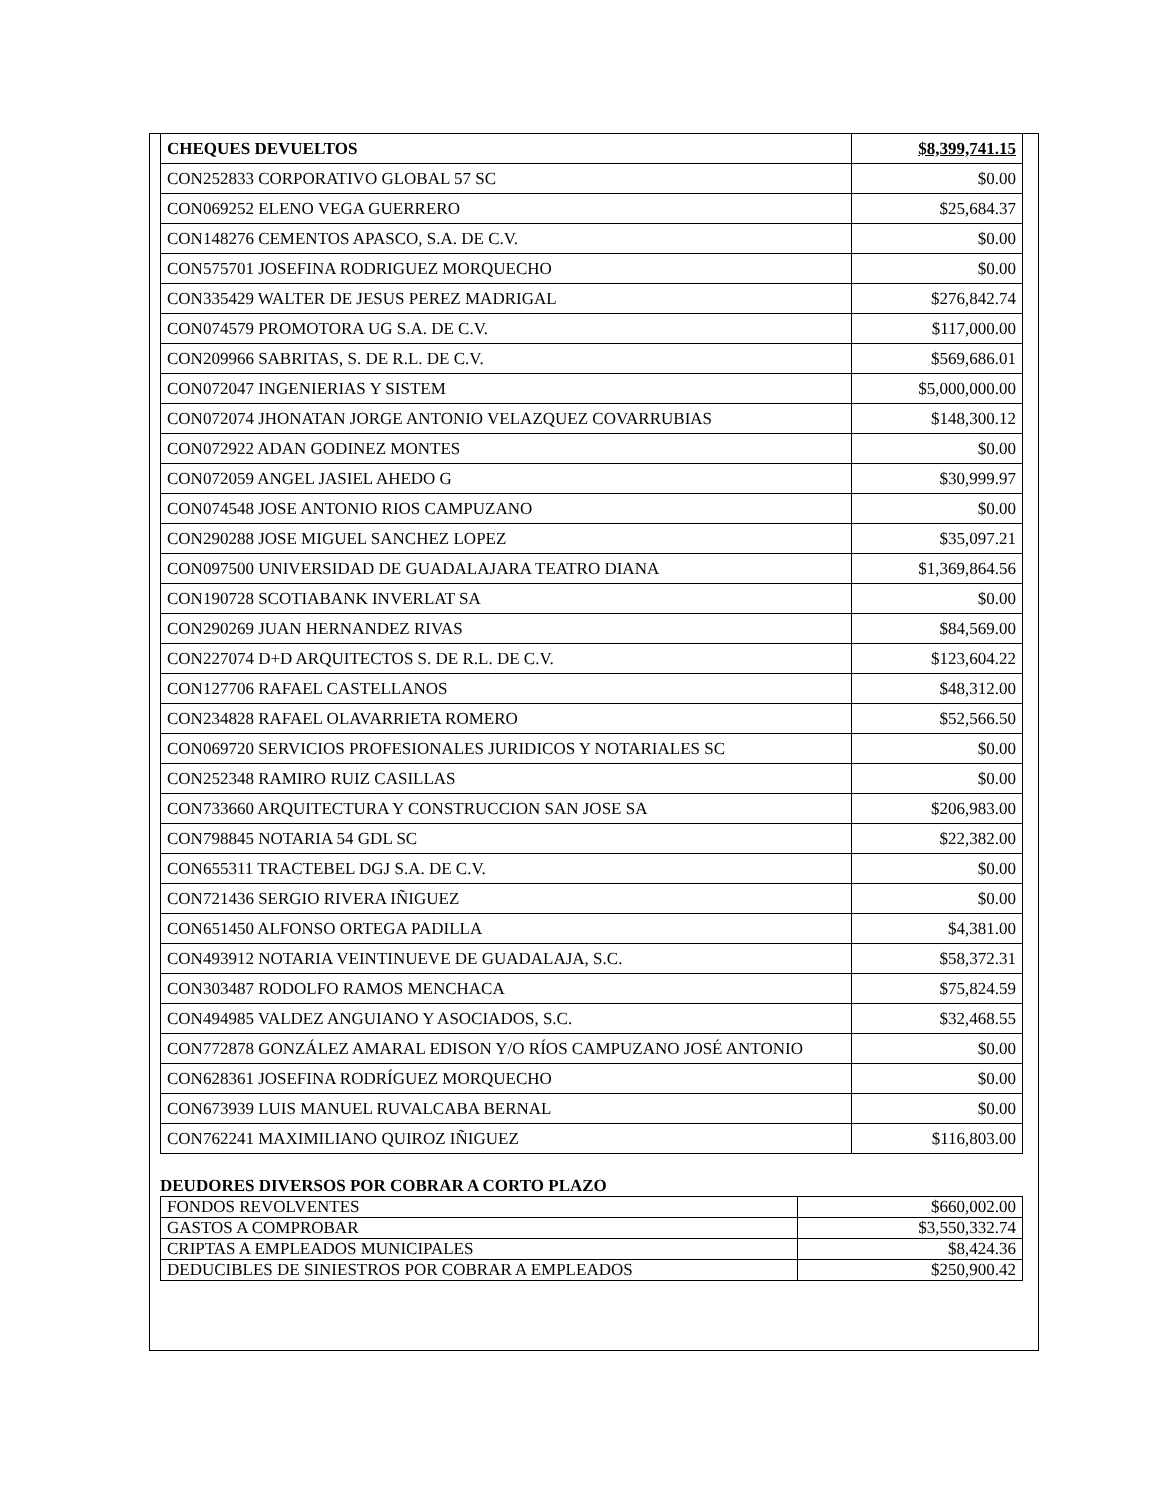| CHEQUES DEVUELTOS | $8,399,741.15 |
| CON252833 CORPORATIVO GLOBAL 57 SC | $0.00 |
| CON069252 ELENO VEGA GUERRERO | $25,684.37 |
| CON148276 CEMENTOS APASCO, S.A. DE C.V. | $0.00 |
| CON575701 JOSEFINA RODRIGUEZ MORQUECHO | $0.00 |
| CON335429 WALTER DE JESUS PEREZ MADRIGAL | $276,842.74 |
| CON074579 PROMOTORA UG S.A. DE C.V. | $117,000.00 |
| CON209966 SABRITAS, S. DE R.L. DE C.V. | $569,686.01 |
| CON072047 INGENIERIAS Y SISTEM | $5,000,000.00 |
| CON072074 JHONATAN JORGE ANTONIO VELAZQUEZ COVARRUBIAS | $148,300.12 |
| CON072922 ADAN GODINEZ MONTES | $0.00 |
| CON072059 ANGEL JASIEL AHEDO G | $30,999.97 |
| CON074548 JOSE ANTONIO RIOS CAMPUZANO | $0.00 |
| CON290288 JOSE MIGUEL SANCHEZ LOPEZ | $35,097.21 |
| CON097500 UNIVERSIDAD DE GUADALAJARA TEATRO DIANA | $1,369,864.56 |
| CON190728 SCOTIABANK INVERLAT SA | $0.00 |
| CON290269 JUAN HERNANDEZ RIVAS | $84,569.00 |
| CON227074 D+D ARQUITECTOS S. DE R.L. DE C.V. | $123,604.22 |
| CON127706 RAFAEL CASTELLANOS | $48,312.00 |
| CON234828 RAFAEL OLAVARRIETA ROMERO | $52,566.50 |
| CON069720 SERVICIOS PROFESIONALES JURIDICOS Y NOTARIALES SC | $0.00 |
| CON252348 RAMIRO RUIZ CASILLAS | $0.00 |
| CON733660 ARQUITECTURA Y CONSTRUCCION SAN JOSE SA | $206,983.00 |
| CON798845 NOTARIA 54 GDL SC | $22,382.00 |
| CON655311 TRACTEBEL DGJ S.A. DE C.V. | $0.00 |
| CON721436 SERGIO RIVERA IÑIGUEZ | $0.00 |
| CON651450 ALFONSO ORTEGA PADILLA | $4,381.00 |
| CON493912 NOTARIA VEINTINUEVE DE GUADALAJA, S.C. | $58,372.31 |
| CON303487 RODOLFO RAMOS MENCHACA | $75,824.59 |
| CON494985 VALDEZ ANGUIANO Y ASOCIADOS, S.C. | $32,468.55 |
| CON772878 GONZÁLEZ AMARAL EDISON Y/O RÍOS CAMPUZANO JOSÉ ANTONIO | $0.00 |
| CON628361 JOSEFINA RODRÍGUEZ MORQUECHO | $0.00 |
| CON673939 LUIS MANUEL RUVALCABA BERNAL | $0.00 |
| CON762241 MAXIMILIANO QUIROZ IÑIGUEZ | $116,803.00 |
DEUDORES DIVERSOS POR COBRAR A CORTO PLAZO
| FONDOS REVOLVENTES | $660,002.00 |
| GASTOS A COMPROBAR | $3,550,332.74 |
| CRIPTAS A EMPLEADOS MUNICIPALES | $8,424.36 |
| DEDUCIBLES DE SINIESTROS POR COBRAR A EMPLEADOS | $250,900.42 |